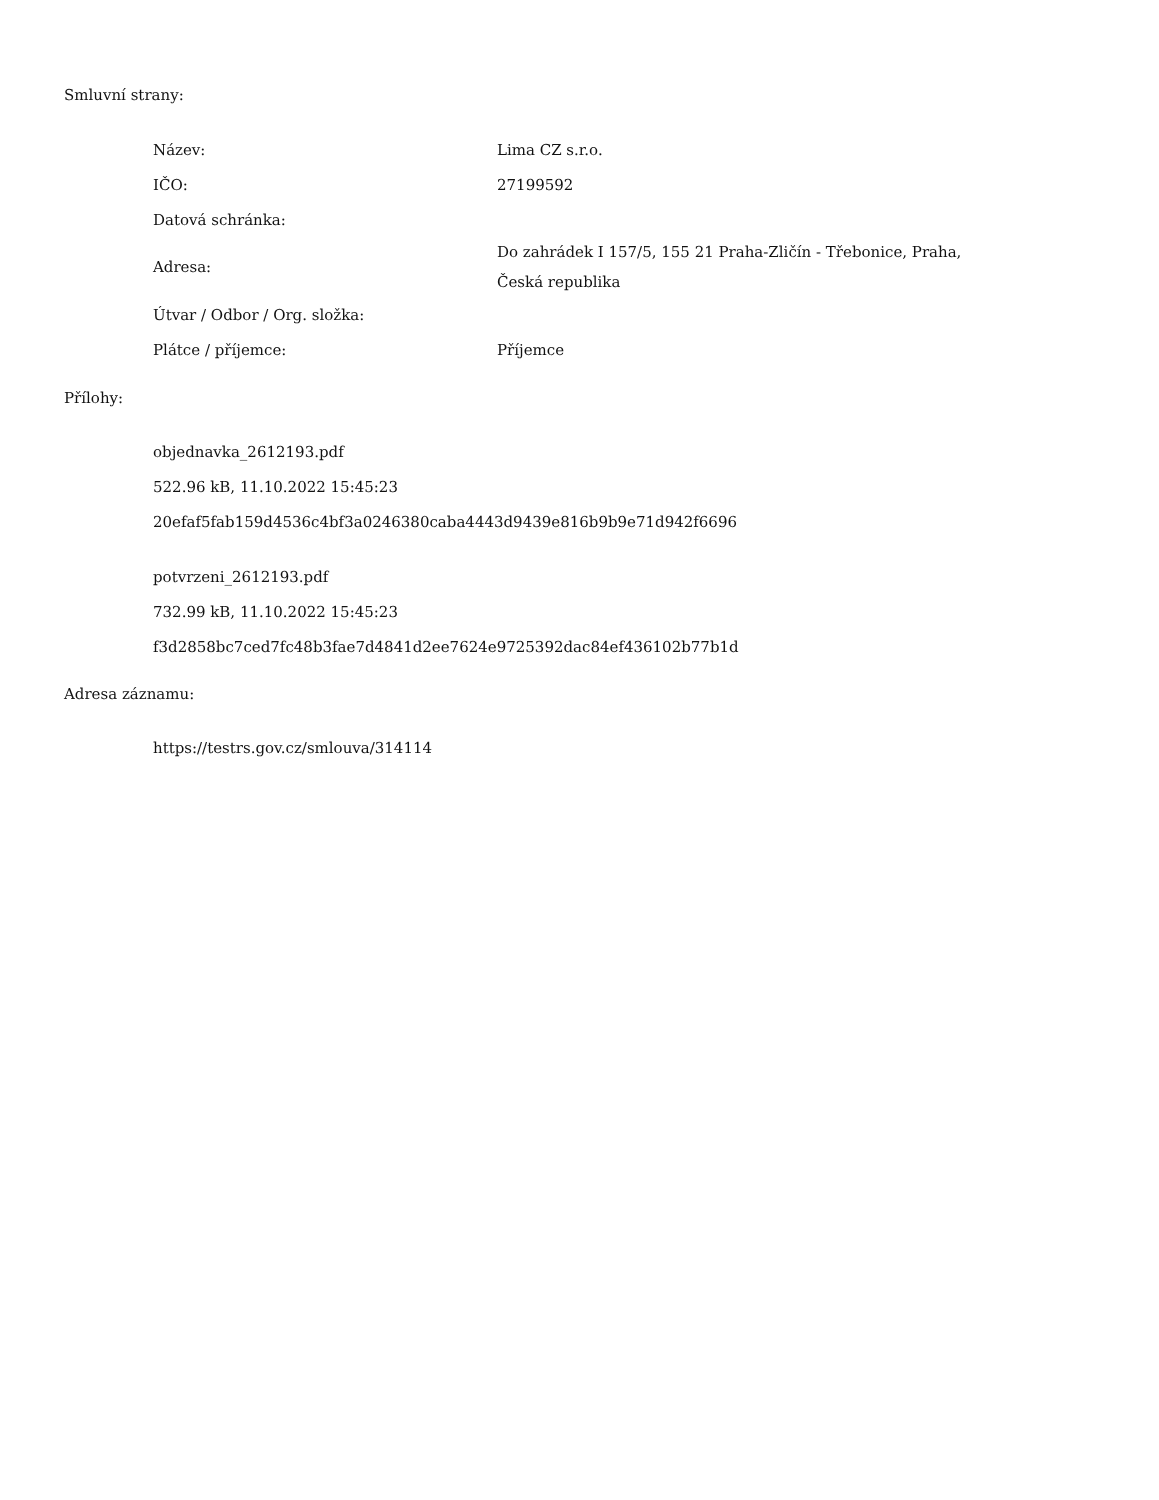Smluvní strany:
| Název: | Lima CZ s.r.o. |
| IČO: | 27199592 |
| Datová schránka: | |
| Adresa: | Do zahrádek I 157/5, 155 21 Praha-Zličín - Třebonice, Praha, Česká republika |
| Útvar / Odbor / Org. složka: | |
| Plátce / příjemce: | Příjemce |
Přílohy:
objednavka_2612193.pdf
522.96 kB, 11.10.2022 15:45:23
20efaf5fab159d4536c4bf3a0246380caba4443d9439e816b9b9e71d942f6696
potvrzeni_2612193.pdf
732.99 kB, 11.10.2022 15:45:23
f3d2858bc7ced7fc48b3fae7d4841d2ee7624e9725392dac84ef436102b77b1d
Adresa záznamu:
https://testrs.gov.cz/smlouva/314114